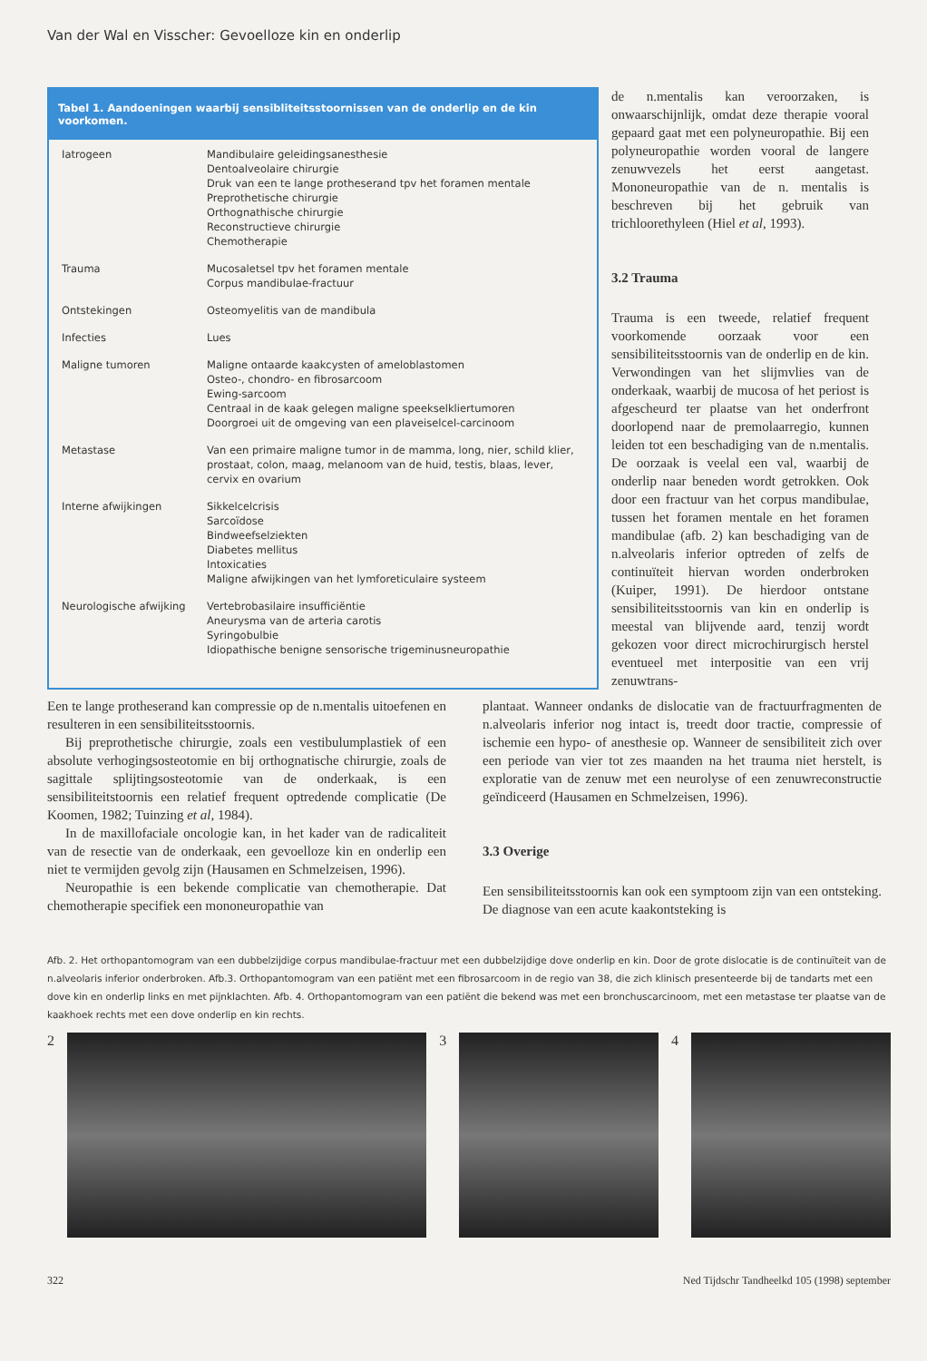Van der Wal en Visscher: Gevoelloze kin en onderlip
Tabel 1. Aandoeningen waarbij sensibliteitsstoornissen van de onderlip en de kin voorkomen.
| Iatrogeen | Mandibulaire geleidingsanesthesie Dentoalveolaire chirurgie Druk van een te lange protheserand tpv het foramen mentale Preprothetische chirurgie Orthognathische chirurgie Reconstructieve chirurgie Chemotherapie |
| Trauma | Mucosaletsel tpv het foramen mentale Corpus mandibulae-fractuur |
| Ontstekingen | Osteomyelitis van de mandibula |
| Infecties | Lues |
| Maligne tumoren | Maligne ontaarde kaakcysten of ameloblastomen Osteo-, chondro- en fibrosarcoom Ewing-sarcoom Centraal in de kaak gelegen maligne speekselkliertumoren Doorgroei uit de omgeving van een plaveiselcel-carcinoom |
| Metastase | Van een primaire maligne tumor in de mamma, long, nier, schild klier, prostaat, colon, maag, melanoom van de huid, testis, blaas, lever, cervix en ovarium |
| Interne afwijkingen | Sikkelcelcrisis Sarcoïdose Bindweefselziekten Diabetes mellitus Intoxicaties Maligne afwijkingen van het lymforeticulaire systeem |
| Neurologische afwijking | Vertebrobasilaire insufficiëntie Aneurysma van de arteria carotis Syringobulbie Idiopathische benigne sensorische trigeminusneuropathie |
de n.mentalis kan veroorzaken, is onwaarschijnlijk, omdat deze therapie vooral gepaard gaat met een polyneuropathie. Bij een polyneuropathie worden vooral de langere zenuwvezels het eerst aangetast. Mononeuropathie van de n. mentalis is beschreven bij het gebruik van trichloorethyleen (Hiel et al, 1993).
3.2 Trauma
Trauma is een tweede, relatief frequent voorkomende oorzaak voor een sensibiliteitsstoornis van de onderlip en de kin. Verwondingen van het slijmvlies van de onderkaak, waarbij de mucosa of het periost is afgescheurd ter plaatse van het onderfront doorlopend naar de premolaarregio, kunnen leiden tot een beschadiging van de n.mentalis. De oorzaak is veelal een val, waarbij de onderlip naar beneden wordt getrokken. Ook door een fractuur van het corpus mandibulae, tussen het foramen mentale en het foramen mandibulae (afb. 2) kan beschadiging van de n.alveolaris inferior optreden of zelfs de continuïteit hiervan worden onderbroken (Kuiper, 1991). De hierdoor ontstane sensibiliteitsstoornis van kin en onderlip is meestal van blijvende aard, tenzij wordt gekozen voor direct microchirurgisch herstel eventueel met interpositie van een vrij zenuwtrans-
Een te lange protheserand kan compressie op de n.mentalis uitoefenen en resulteren in een sensibiliteitsstoornis.
Bij preprothetische chirurgie, zoals een vestibulumplastiek of een absolute verhogingsosteotomie en bij orthognatische chirurgie, zoals de sagittale splijtingsosteotomie van de onderkaak, is een sensibiliteitstoornis een relatief frequent optredende complicatie (De Koomen, 1982; Tuinzing et al, 1984).
In de maxillofaciale oncologie kan, in het kader van de radicaliteit van de resectie van de onderkaak, een gevoelloze kin en onderlip een niet te vermijden gevolg zijn (Hausamen en Schmelzeisen, 1996).
Neuropathie is een bekende complicatie van chemotherapie. Dat chemotherapie specifiek een mononeuropathie van
plantaat. Wanneer ondanks de dislocatie van de fractuurfragmenten de n.alveolaris inferior nog intact is, treedt door tractie, compressie of ischemie een hypo- of anesthesie op. Wanneer de sensibiliteit zich over een periode van vier tot zes maanden na het trauma niet herstelt, is exploratie van de zenuw met een neurolyse of een zenuwreconstructie geïndiceerd (Hausamen en Schmelzeisen, 1996).
3.3 Overige
Een sensibiliteitsstoornis kan ook een symptoom zijn van een ontsteking. De diagnose van een acute kaakontsteking is
Afb. 2. Het orthopantomogram van een dubbelzijdige corpus mandibulae-fractuur met een dubbelzijdige dove onderlip en kin. Door de grote dislocatie is de continuïteit van de n.alveolaris inferior onderbroken. Afb.3. Orthopantomogram van een patiënt met een fibrosarcoom in de regio van 38, die zich klinisch presenteerde bij de tandarts met een dove kin en onderlip links en met pijnklachten. Afb. 4. Orthopantomogram van een patiënt die bekend was met een bronchuscarcinoom, met een metastase ter plaatse van de kaakhoek rechts met een dove onderlip en kin rechts.
2 3 4
322 Ned Tijdschr Tandheelkd 105 (1998) september